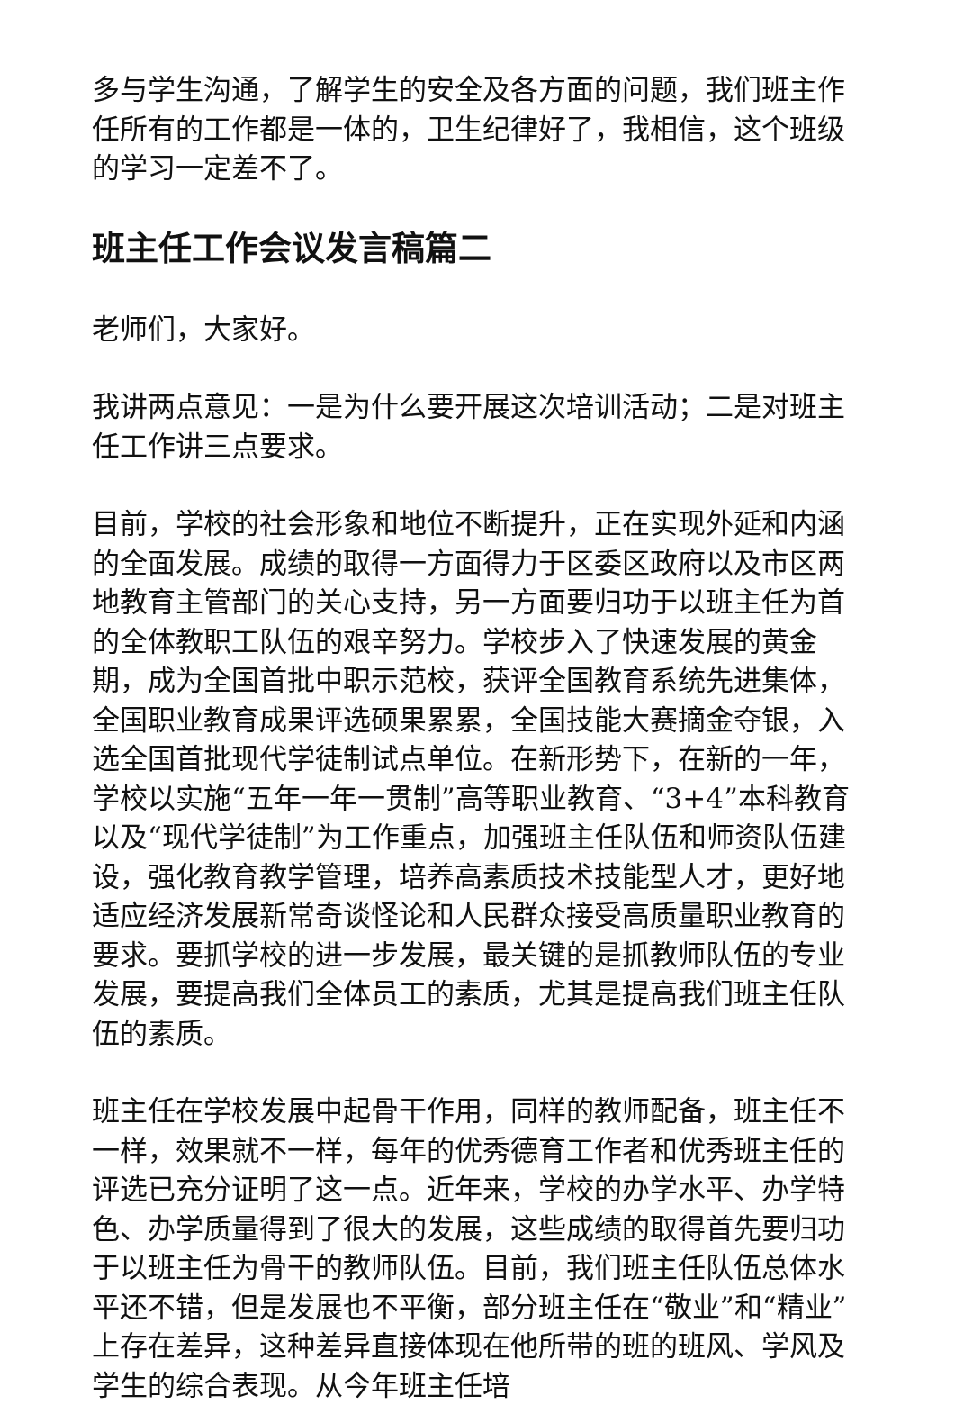多与学生沟通，了解学生的安全及各方面的问题，我们班主作任所有的工作都是一体的，卫生纪律好了，我相信，这个班级的学习一定差不了。
班主任工作会议发言稿篇二
老师们，大家好。
我讲两点意见：一是为什么要开展这次培训活动；二是对班主任工作讲三点要求。
目前，学校的社会形象和地位不断提升，正在实现外延和内涵的全面发展。成绩的取得一方面得力于区委区政府以及市区两地教育主管部门的关心支持，另一方面要归功于以班主任为首的全体教职工队伍的艰辛努力。学校步入了快速发展的黄金期，成为全国首批中职示范校，获评全国教育系统先进集体，全国职业教育成果评选硕果累累，全国技能大赛摘金夺银，入选全国首批现代学徒制试点单位。在新形势下，在新的一年，学校以实施“五年一年一贯制”高等职业教育、“3+4”本科教育以及“现代学徒制”为工作重点，加强班主任队伍和师资队伍建设，强化教育教学管理，培养高素质技术技能型人才，更好地适应经济发展新常奇谈怪论和人民群众接受高质量职业教育的要求。要抓学校的进一步发展，最关键的是抓教师队伍的专业发展，要提高我们全体员工的素质，尤其是提高我们班主任队伍的素质。
班主任在学校发展中起骨干作用，同样的教师配备，班主任不一样，效果就不一样，每年的优秀德育工作者和优秀班主任的评选已充分证明了这一点。近年来，学校的办学水平、办学特色、办学质量得到了很大的发展，这些成绩的取得首先要归功于以班主任为骨干的教师队伍。目前，我们班主任队伍总体水平还不错，但是发展也不平衡，部分班主任在“敬业”和“精业”上存在差异，这种差异直接体现在他所带的班的班风、学风及学生的综合表现。从今年班主任培